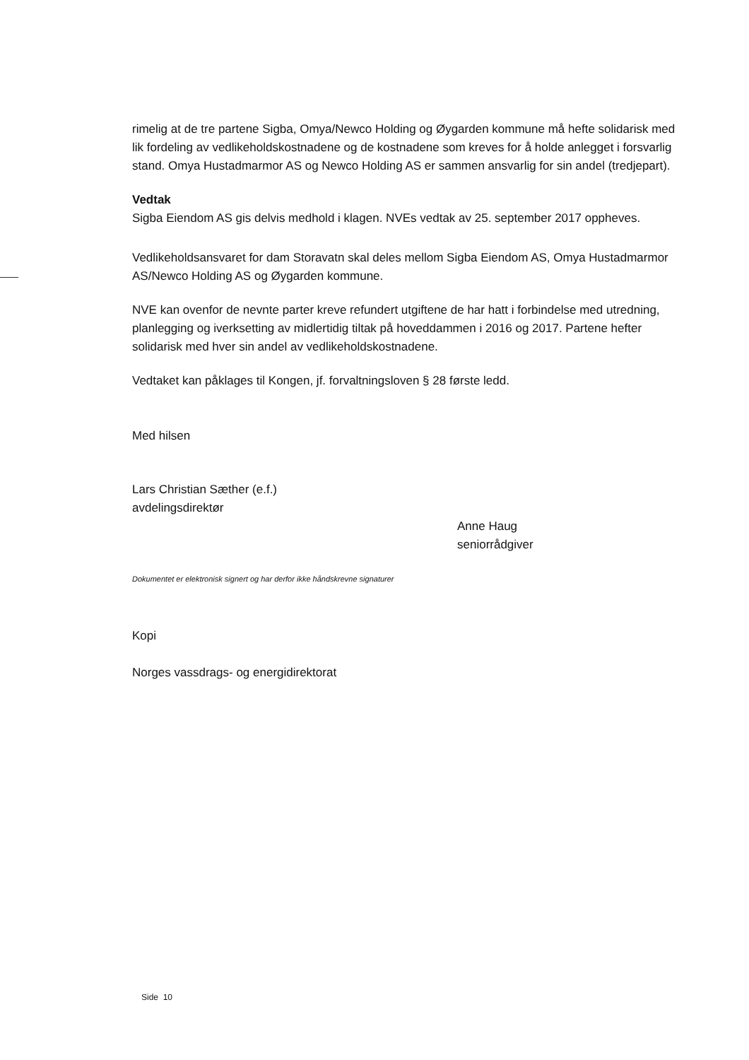rimelig at de tre partene Sigba, Omya/Newco Holding og Øygarden kommune må hefte solidarisk med lik fordeling av vedlikeholdskostnadene og de kostnadene som kreves for å holde anlegget i forsvarlig stand. Omya Hustadmarmor AS og Newco Holding AS er sammen ansvarlig for sin andel (tredjepart).
Vedtak
Sigba Eiendom AS gis delvis medhold i klagen. NVEs vedtak av 25. september 2017 oppheves.
Vedlikeholdsansvaret for dam Storavatn skal deles mellom Sigba Eiendom AS, Omya Hustadmarmor AS/Newco Holding AS og Øygarden kommune.
NVE kan ovenfor de nevnte parter kreve refundert utgiftene de har hatt i forbindelse med utredning, planlegging og iverksetting av midlertidig tiltak på hoveddammen i 2016 og 2017. Partene hefter solidarisk med hver sin andel av vedlikeholdskostnadene.
Vedtaket kan påklages til Kongen, jf. forvaltningsloven § 28 første ledd.
Med hilsen
Lars Christian Sæther (e.f.)
avdelingsdirektør
Anne Haug
seniorrådgiver
Dokumentet er elektronisk signert og har derfor ikke håndskrevne signaturer
Kopi
Norges vassdrags- og energidirektorat
Side 10